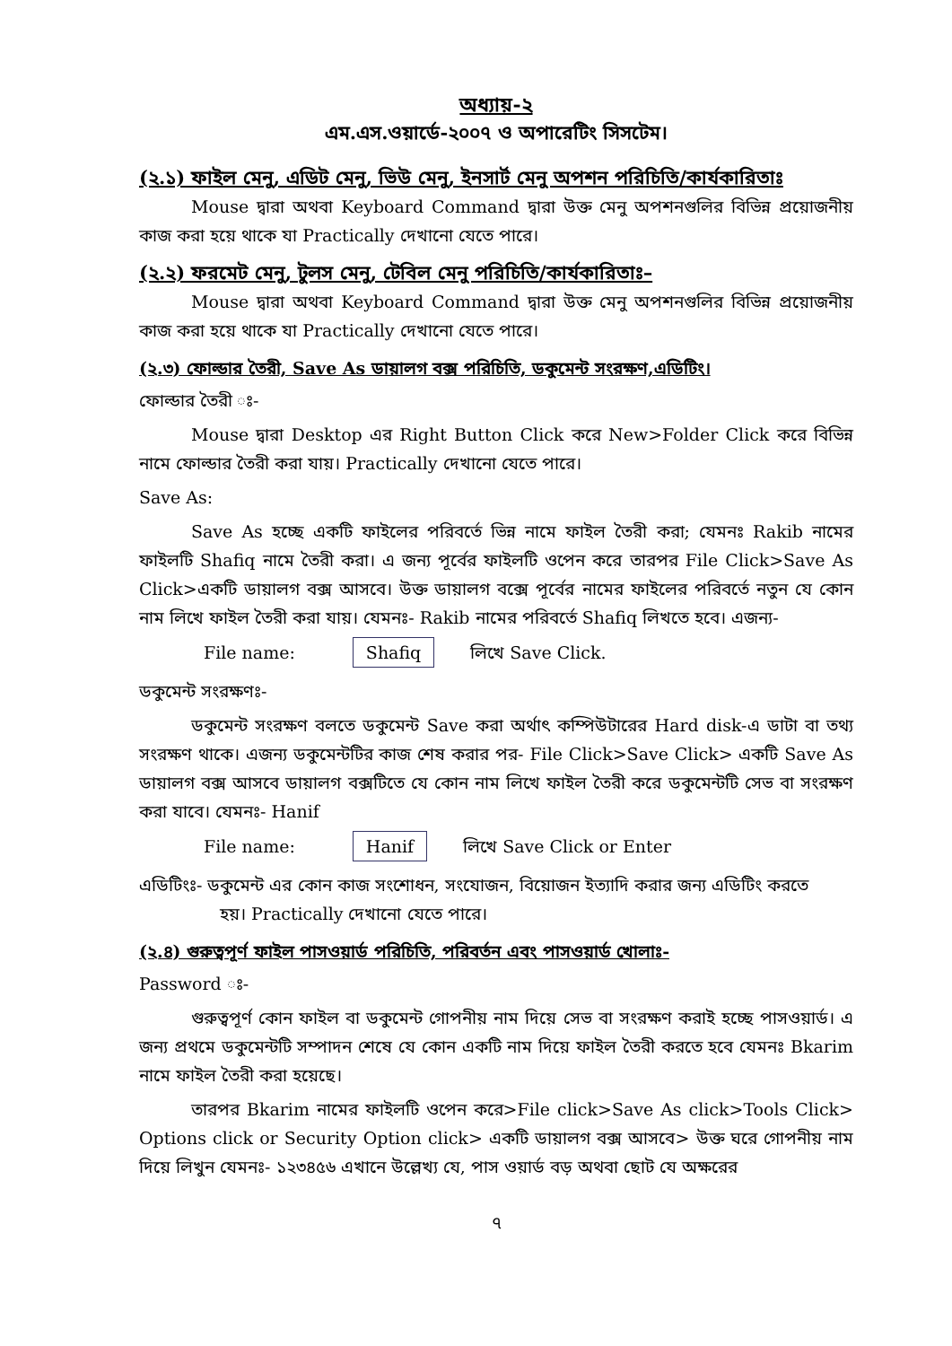অধ্যায়-২
এম.এস.ওয়ার্ডে-২০০৭ ও অপারেটিং সিসটেম।
(২.১) ফাইল মেনু, এডিট মেনু, ভিউ মেনু, ইনসার্ট মেনু অপশন পরিচিতি/কার্যকারিতাঃ
Mouse দ্বারা অথবা Keyboard Command দ্বারা উক্ত মেনু অপশনগুলির বিভিন্ন প্রয়োজনীয় কাজ করা হয়ে থাকে যা Practically দেখানো যেতে পারে।
(২.২) ফরমেট মেনু, টুলস মেনু, টেবিল মেনু পরিচিতি/কার্যকারিতাঃ–
Mouse দ্বারা অথবা Keyboard Command দ্বারা উক্ত মেনু অপশনগুলির বিভিন্ন প্রয়োজনীয় কাজ করা হয়ে থাকে যা Practically দেখানো যেতে পারে।
(২.৩) ফোল্ডার তৈরী, Save As ডায়ালগ বক্স পরিচিতি, ডকুমেন্ট সংরক্ষণ,এডিটিং।
ফোল্ডার তৈরী ঃ-
Mouse দ্বারা Desktop এর Right Button Click করে New>Folder Click করে বিভিন্ন নামে ফোল্ডার তৈরী করা যায়। Practically দেখানো যেতে পারে।
Save As:
Save As হচ্ছে একটি ফাইলের পরিবর্তে ভিন্ন নামে ফাইল তৈরী করা; যেমনঃ Rakib নামের ফাইলটি Shafiq নামে তৈরী করা। এ জন্য পূর্বের ফাইলটি ওপেন করে তারপর File Click>Save As Click>একটি ডায়ালগ বক্স আসবে। উক্ত ডায়ালগ বক্সে পূর্বের নামের ফাইলের পরিবর্তে নতুন যে কোন নাম লিখে ফাইল তৈরী করা যায়। যেমনঃ- Rakib নামের পরিবর্তে Shafiq লিখতে হবে। এজন্য-
File name: Shafiq লিখে Save Click.
ডকুমেন্ট সংরক্ষণঃ-
ডকুমেন্ট সংরক্ষণ বলতে ডকুমেন্ট Save করা অর্থাৎ কম্পিউটারের Hard disk-এ ডাটা বা তথ্য সংরক্ষণ থাকে। এজন্য ডকুমেন্টটির কাজ শেষ করার পর- File Click>Save Click> একটি Save As ডায়ালগ বক্স আসবে ডায়ালগ বক্সটিতে যে কোন নাম লিখে ফাইল তৈরী করে ডকুমেন্টটি সেভ বা সংরক্ষণ করা যাবে। যেমনঃ- Hanif
File name: Hanif লিখে Save Click or Enter
এডিটিংঃ- ডকুমেন্ট এর কোন কাজ সংশোধন, সংযোজন, বিয়োজন ইত্যাদি করার জন্য এডিটিং করতে
হয়। Practically দেখানো যেতে পারে।
(২.৪) গুরুত্বপূর্ণ ফাইল পাসওয়ার্ড পরিচিতি, পরিবর্তন এবং পাসওয়ার্ড খোলাঃ-
Password ঃ-
গুরুত্বপূর্ণ কোন ফাইল বা ডকুমেন্ট গোপনীয় নাম দিয়ে সেভ বা সংরক্ষণ করাই হচ্ছে পাসওয়ার্ড। এ জন্য প্রথমে ডকুমেন্টটি সম্পাদন শেষে যে কোন একটি নাম দিয়ে ফাইল তৈরী করতে হবে যেমনঃ Bkarim নামে ফাইল তৈরী করা হয়েছে।
তারপর Bkarim নামের ফাইলটি ওপেন করে>File click>Save As click>Tools Click> Options click or Security Option click> একটি ডায়ালগ বক্স আসবে> উক্ত ঘরে গোপনীয় নাম দিয়ে লিখুন যেমনঃ- ১২৩৪৫৬ এখানে উল্লেখ্য যে, পাস ওয়ার্ড বড় অথবা ছোট যে অক্ষরের
৭